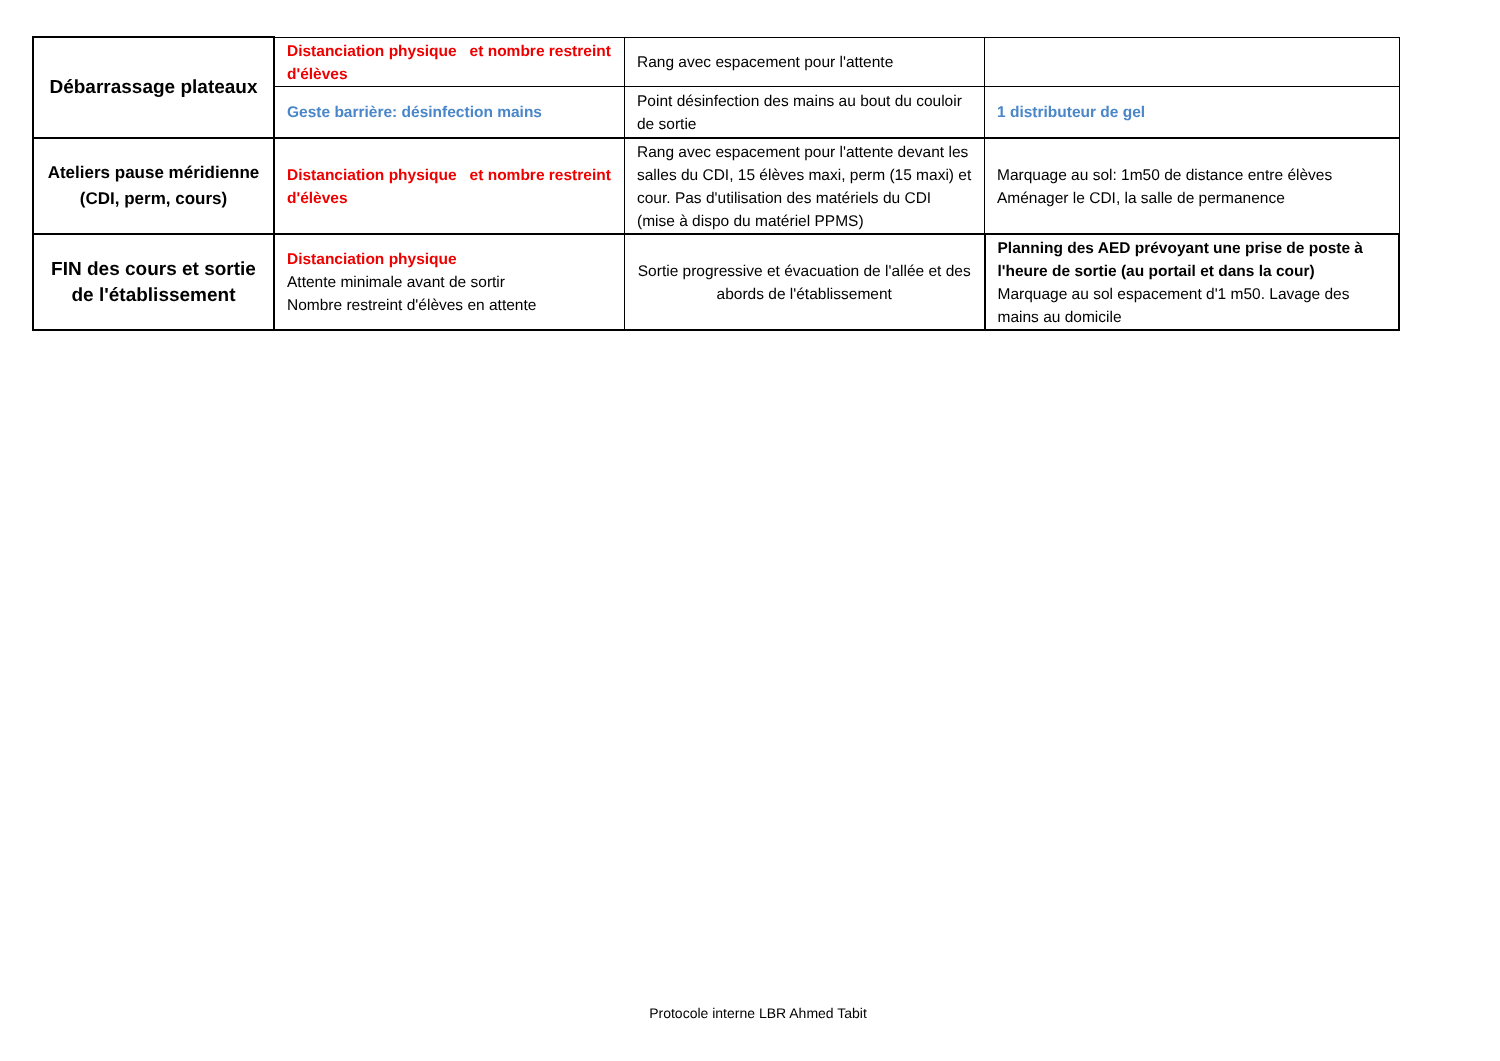| Débarrassage plateaux | Distanciation physique et nombre restreint d'élèves | Rang avec espacement pour l'attente | |
| | Geste barrière: désinfection mains | Point désinfection des mains au bout du couloir de sortie | 1 distributeur de gel |
| Ateliers pause méridienne (CDI, perm, cours) | Distanciation physique et nombre restreint d'élèves | Rang avec espacement pour l'attente devant les salles du CDI, 15 élèves maxi, perm (15 maxi) et cour. Pas d'utilisation des matériels du CDI (mise à dispo du matériel PPMS) | Marquage au sol: 1m50 de distance entre élèves Aménager le CDI, la salle de permanence |
| FIN des cours et sortie de l'établissement | Distanciation physique Attente minimale avant de sortir Nombre restreint d'élèves en attente | Sortie progressive et évacuation de l'allée et des abords de l'établissement | Planning des AED prévoyant une prise de poste à l'heure de sortie (au portail et dans la cour) Marquage au sol espacement d'1 m50. Lavage des mains au domicile |
Protocole interne LBR Ahmed Tabit